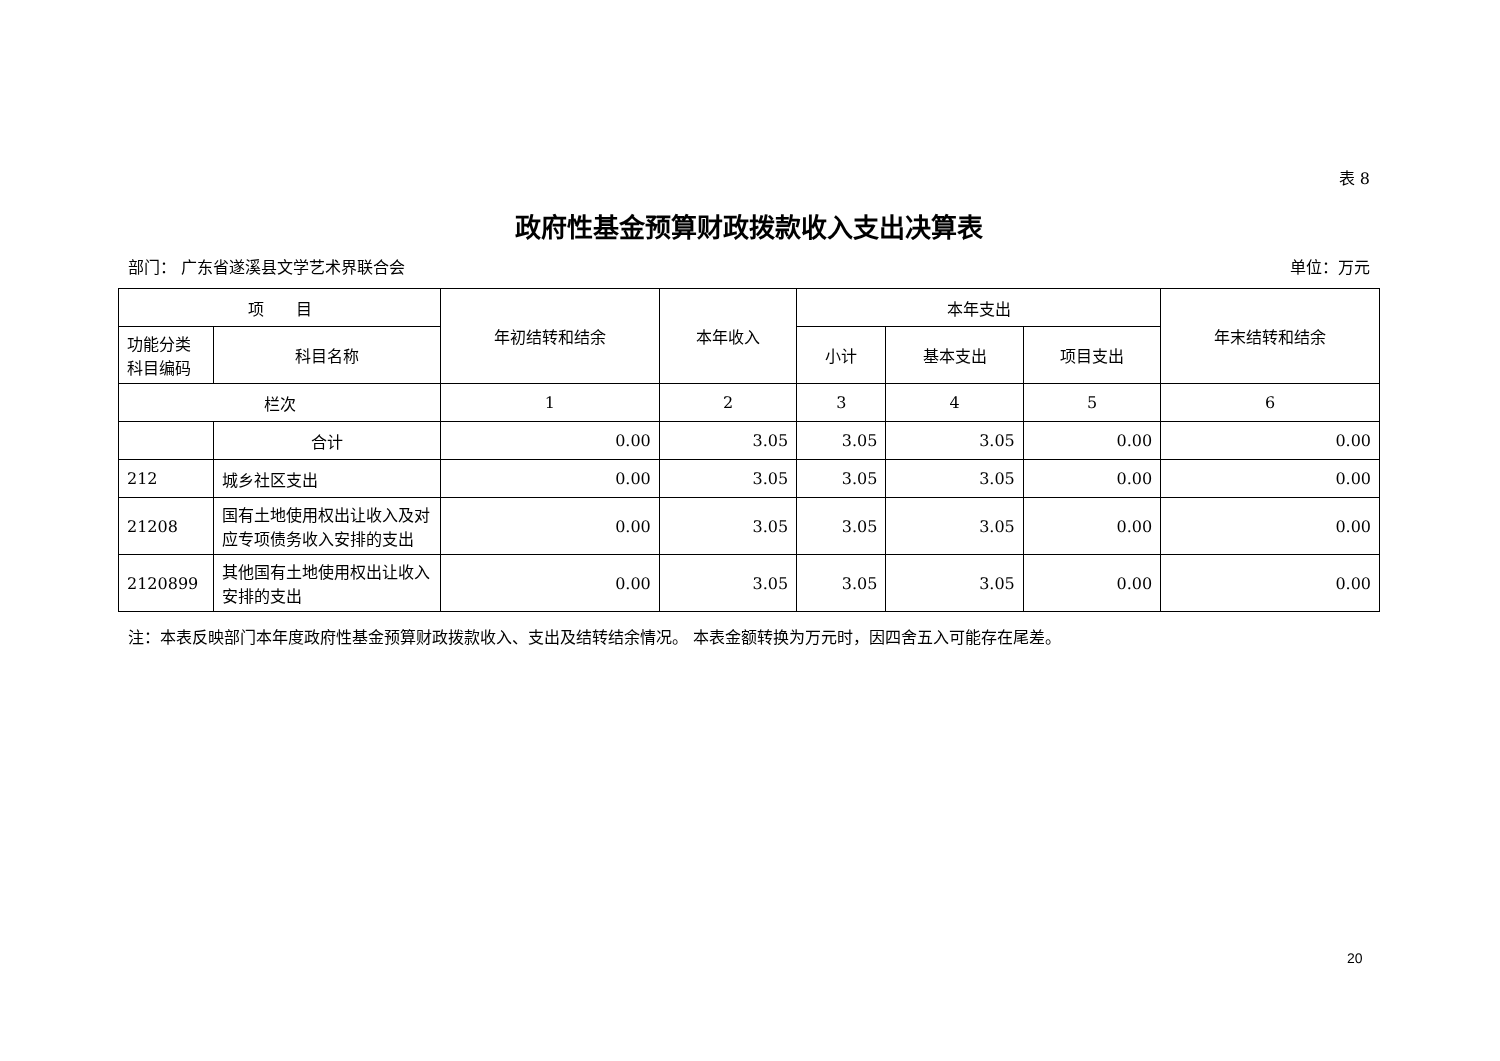表 8
政府性基金预算财政拨款收入支出决算表
部门： 广东省遂溪县文学艺术界联合会 单位：万元
| 项 目 | | 年初结转和结余 | 本年收入 | 本年支出 | | | 年末结转和结余 |
| --- | --- | --- | --- | --- | --- | --- | --- |
| 功能分类科目编码 | 科目名称 | | | 小计 | 基本支出 | 项目支出 | |
| 栏次 | | 1 | 2 | 3 | 4 | 5 | 6 |
| | 合计 | 0.00 | 3.05 | 3.05 | 3.05 | 0.00 | 0.00 |
| 212 | 城乡社区支出 | 0.00 | 3.05 | 3.05 | 3.05 | 0.00 | 0.00 |
| 21208 | 国有土地使用权出让收入及对应专项债务收入安排的支出 | 0.00 | 3.05 | 3.05 | 3.05 | 0.00 | 0.00 |
| 2120899 | 其他国有土地使用权出让收入安排的支出 | 0.00 | 3.05 | 3.05 | 3.05 | 0.00 | 0.00 |
注：本表反映部门本年度政府性基金预算财政拨款收入、支出及结转结余情况。 本表金额转换为万元时，因四舍五入可能存在尾差。
20